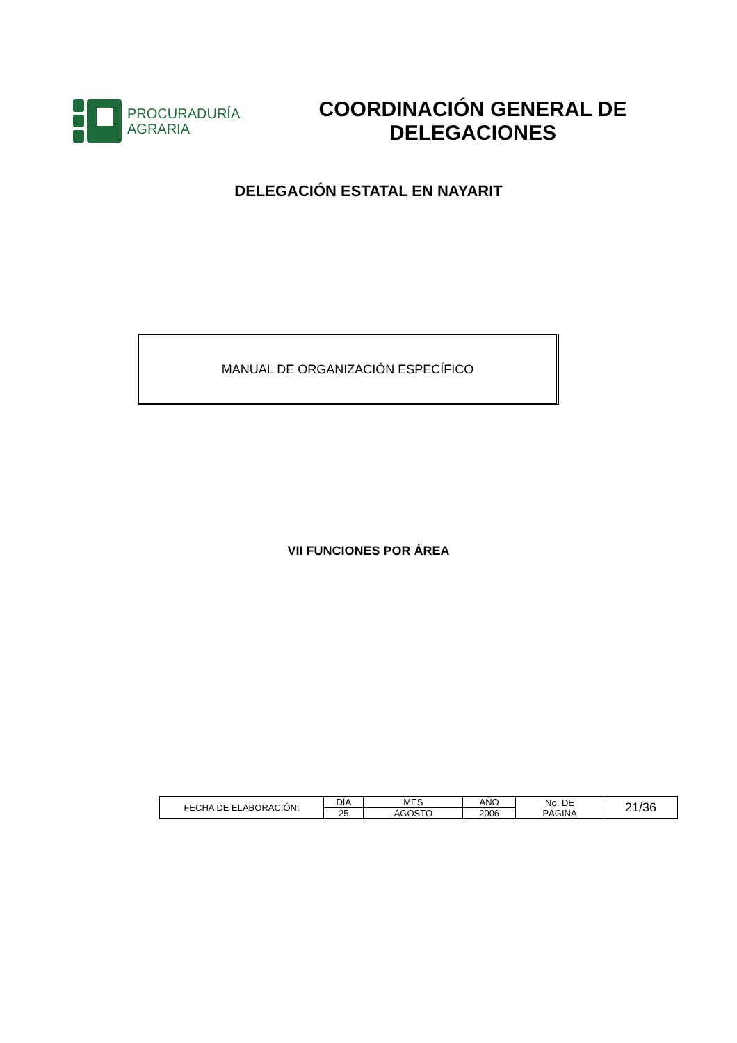PROCURADURÍA
AGRARIA
COORDINACIÓN GENERAL DE
DELEGACIONES
DELEGACIÓN ESTATAL EN NAYARIT
MANUAL DE ORGANIZACIÓN ESPECÍFICO
VII FUNCIONES POR ÁREA
| FECHA DE ELABORACIÓN: | DÍA | MES | AÑO | No. DE PÁGINA | 21/36 |
| | 25 | AGOSTO | 2006 | | |